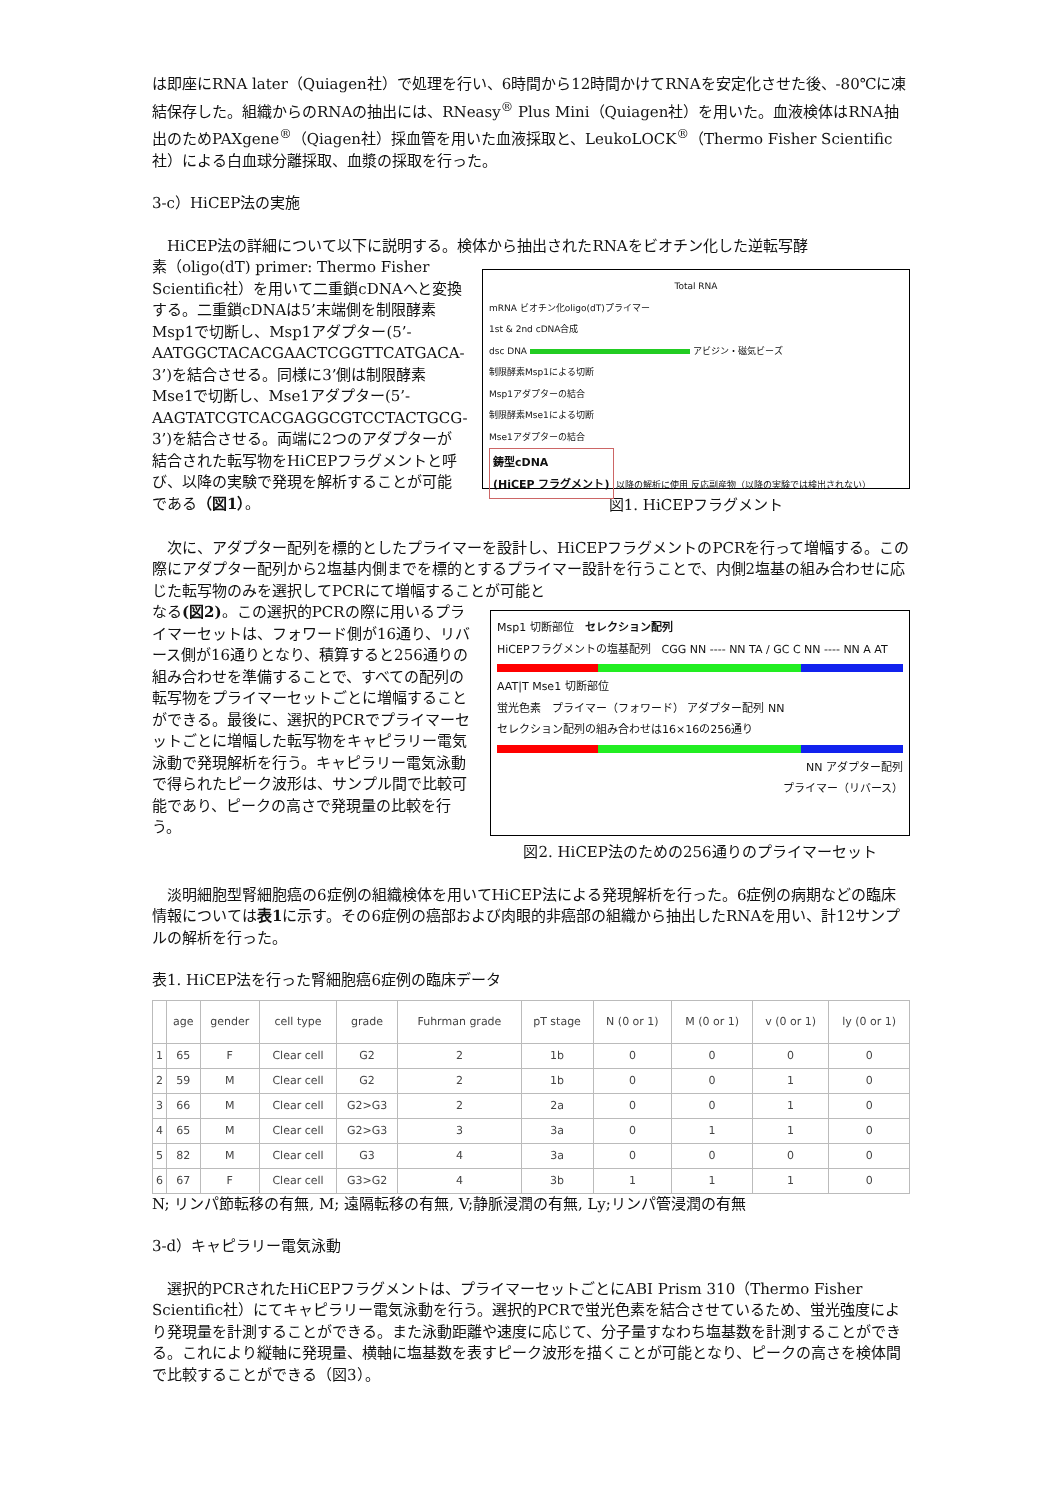は即座にRNA later（Quiagen社）で処理を行い、6時間から12時間かけてRNAを安定化させた後、-80℃に凍結保存した。組織からのRNAの抽出には、RNeasy<sup>®</sup> Plus Mini（Quiagen社）を用いた。血液検体はRNA抽出のためPAXgene<sup>®</sup>（Qiagen社）採血管を用いた血液採取と、LeukoLOCK<sup>®</sup>（Thermo Fisher Scientific社）による白血球分離採取、血漿の採取を行った。
3-c）HiCEP法の実施
　HiCEP法の詳細について以下に説明する。検体から抽出されたRNAをビオチン化した逆転写酵
素（oligo(dT) primer: Thermo Fisher Scientific社）を用いて二重鎖cDNAへと変換する。二重鎖cDNAは5’末端側を制限酵素Msp1で切断し、Msp1アダプター(5’-AATGGCTACACGAACTCGGTTCATGACA-3’)を結合させる。同様に3’側は制限酵素Mse1で切断し、Mse1アダプター(5’-AAGTATCGTCACGAGGCGTCCTACTGCG-3’)を結合させる。両端に2つのアダプターが結合された転写物をHiCEPフラグメントと呼び、以降の実験で発現を解析することが可能である（図1）。
Total RNA
mRNA ビオチン化oligo(dT)プライマー
1st & 2nd cDNA合成
dsc DNA アビジン・磁気ビーズ
制限酵素Msp1による切断
Msp1アダプターの結合
制限酵素Mse1による切断
Mse1アダプターの結合
鋳型cDNA
(HiCEP フラグメント)
以降の解析に使用 反応副産物（以降の実験では検出されない）
図1. HiCEPフラグメント
　次に、アダプター配列を標的としたプライマーを設計し、HiCEPフラグメントのPCRを行って増幅する。この際にアダプター配列から2塩基内側までを標的とするプライマー設計を行うことで、内側2塩基の組み合わせに応じた転写物のみを選択してPCRにて増幅することが可能と
なる(図2)。この選択的PCRの際に用いるプライマーセットは、フォワード側が16通り、リバース側が16通りとなり、積算すると256通りの組み合わせを準備することで、すべての配列の転写物をプライマーセットごとに増幅することができる。最後に、選択的PCRでプライマーセットごとに増幅した転写物をキャピラリー電気泳動で発現解析を行う。キャピラリー電気泳動で得られたピーク波形は、サンプル間で比較可能であり、ピークの高さで発現量の比較を行う。
Msp1 切断部位　セレクション配列
HiCEPフラグメントの塩基配列　CGG NN ---- NN TA / GC C NN ---- NN A AT
AAT|T Mse1 切断部位
蛍光色素　プライマー（フォワード） アダプター配列 NN
セレクション配列の組み合わせは16×16の256通り
NN アダプター配列
プライマー（リバース）
図2. HiCEP法のための256通りのプライマーセット
　淡明細胞型腎細胞癌の6症例の組織検体を用いてHiCEP法による発現解析を行った。6症例の病期などの臨床情報については表1に示す。その6症例の癌部および肉眼的非癌部の組織から抽出したRNAを用い、計12サンプルの解析を行った。
表1. HiCEP法を行った腎細胞癌6症例の臨床データ
| | age | gender | cell type | grade | Fuhrman grade | pT stage | N (0 or 1) | M (0 or 1) | v (0 or 1) | ly (0 or 1) |
| --- | --- | --- | --- | --- | --- | --- | --- | --- | --- | --- |
| 1 | 65 | F | Clear cell | G2 | 2 | 1b | 0 | 0 | 0 | 0 |
| 2 | 59 | M | Clear cell | G2 | 2 | 1b | 0 | 0 | 1 | 0 |
| 3 | 66 | M | Clear cell | G2>G3 | 2 | 2a | 0 | 0 | 1 | 0 |
| 4 | 65 | M | Clear cell | G2>G3 | 3 | 3a | 0 | 1 | 1 | 0 |
| 5 | 82 | M | Clear cell | G3 | 4 | 3a | 0 | 0 | 0 | 0 |
| 6 | 67 | F | Clear cell | G3>G2 | 4 | 3b | 1 | 1 | 1 | 0 |
N; リンパ節転移の有無, M; 遠隔転移の有無, V;静脈浸潤の有無, Ly;リンパ管浸潤の有無
3-d）キャピラリー電気泳動
　選択的PCRされたHiCEPフラグメントは、プライマーセットごとにABI Prism 310（Thermo Fisher Scientific社）にてキャピラリー電気泳動を行う。選択的PCRで蛍光色素を結合させているため、蛍光強度により発現量を計測することができる。また泳動距離や速度に応じて、分子量すなわち塩基数を計測することができる。これにより縦軸に発現量、横軸に塩基数を表すピーク波形を描くことが可能となり、ピークの高さを検体間で比較することができる（図3）。